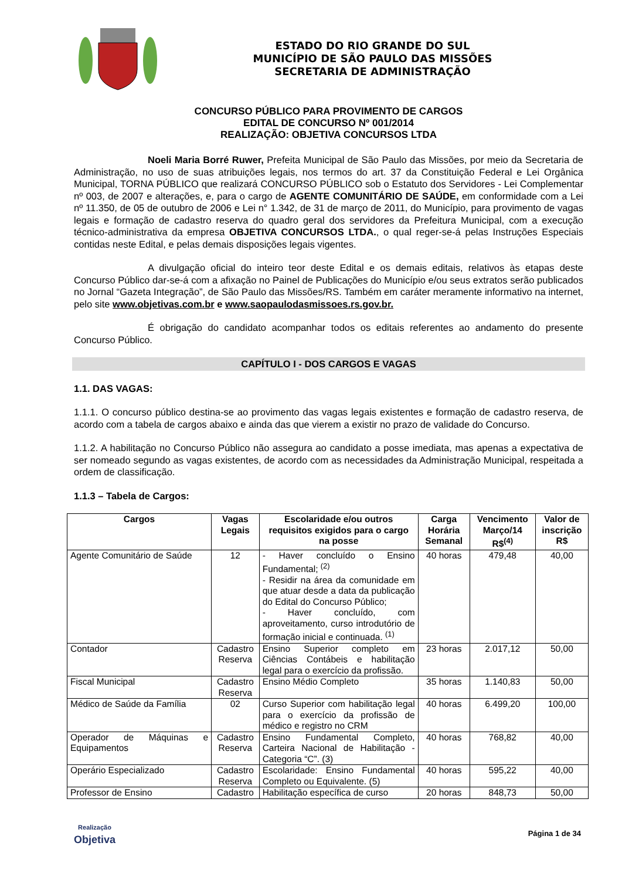ESTADO DO RIO GRANDE DO SUL
MUNICÍPIO DE SÃO PAULO DAS MISSÕES
SECRETARIA DE ADMINISTRAÇÃO
CONCURSO PÚBLICO PARA PROVIMENTO DE CARGOS
EDITAL DE CONCURSO Nº 001/2014
REALIZAÇÃO: OBJETIVA CONCURSOS LTDA
Noeli Maria Borré Ruwer, Prefeita Municipal de São Paulo das Missões, por meio da Secretaria de Administração, no uso de suas atribuições legais, nos termos do art. 37 da Constituição Federal e Lei Orgânica Municipal, TORNA PÚBLICO que realizará CONCURSO PÚBLICO sob o Estatuto dos Servidores - Lei Complementar nº 003, de 2007 e alterações, e, para o cargo de AGENTE COMUNITÁRIO DE SAÚDE, em conformidade com a Lei nº 11.350, de 05 de outubro de 2006 e Lei n° 1.342, de 31 de março de 2011, do Município, para provimento de vagas legais e formação de cadastro reserva do quadro geral dos servidores da Prefeitura Municipal, com a execução técnico-administrativa da empresa OBJETIVA CONCURSOS LTDA., o qual reger-se-á pelas Instruções Especiais contidas neste Edital, e pelas demais disposições legais vigentes.
A divulgação oficial do inteiro teor deste Edital e os demais editais, relativos às etapas deste Concurso Público dar-se-á com a afixação no Painel de Publicações do Município e/ou seus extratos serão publicados no Jornal “Gazeta Integração”, de São Paulo das Missões/RS. Também em caráter meramente informativo na internet, pelo site www.objetivas.com.br e www.saopaulodasmissoes.rs.gov.br.
É obrigação do candidato acompanhar todos os editais referentes ao andamento do presente Concurso Público.
CAPÍTULO I - DOS CARGOS E VAGAS
1.1. DAS VAGAS:
1.1.1. O concurso público destina-se ao provimento das vagas legais existentes e formação de cadastro reserva, de acordo com a tabela de cargos abaixo e ainda das que vierem a existir no prazo de validade do Concurso.
1.1.2. A habilitação no Concurso Público não assegura ao candidato a posse imediata, mas apenas a expectativa de ser nomeado segundo as vagas existentes, de acordo com as necessidades da Administração Municipal, respeitada a ordem de classificação.
1.1.3 – Tabela de Cargos:
| Cargos | Vagas Legais | Escolaridade e/ou outros requisitos exigidos para o cargo na posse | Carga Horária Semanal | Vencimento Março/14 R$<sup>(4)</sup> | Valor de inscrição R$ |
| --- | --- | --- | --- | --- | --- |
| Agente Comunitário de Saúde | 12 | - Haver concluído o Ensino Fundamental; <sup>(2)</sup> - Residir na área da comunidade em que atuar desde a data da publicação do Edital do Concurso Público; - Haver concluído, com aproveitamento, curso introdutório de formação inicial e continuada. <sup>(1)</sup> | 40 horas | 479,48 | 40,00 |
| Contador | Cadastro Reserva | Ensino Superior completo em Ciências Contábeis e habilitação legal para o exercício da profissão. | 23 horas | 2.017,12 | 50,00 |
| Fiscal Municipal | Cadastro Reserva | Ensino Médio Completo | 35 horas | 1.140,83 | 50,00 |
| Médico de Saúde da Família | 02 | Curso Superior com habilitação legal para o exercício da profissão de médico e registro no CRM | 40 horas | 6.499,20 | 100,00 |
| Operador de Máquinas e Equipamentos | Cadastro Reserva | Ensino Fundamental Completo, Carteira Nacional de Habilitação - Categoria “C”. (3) | 40 horas | 768,82 | 40,00 |
| Operário Especializado | Cadastro Reserva | Escolaridade: Ensino Fundamental Completo ou Equivalente. (5) | 40 horas | 595,22 | 40,00 |
| Professor de Ensino | Cadastro | Habilitação específica de curso | 20 horas | 848,73 | 50,00 |
Realização
Objetiva
Página 1 de 34